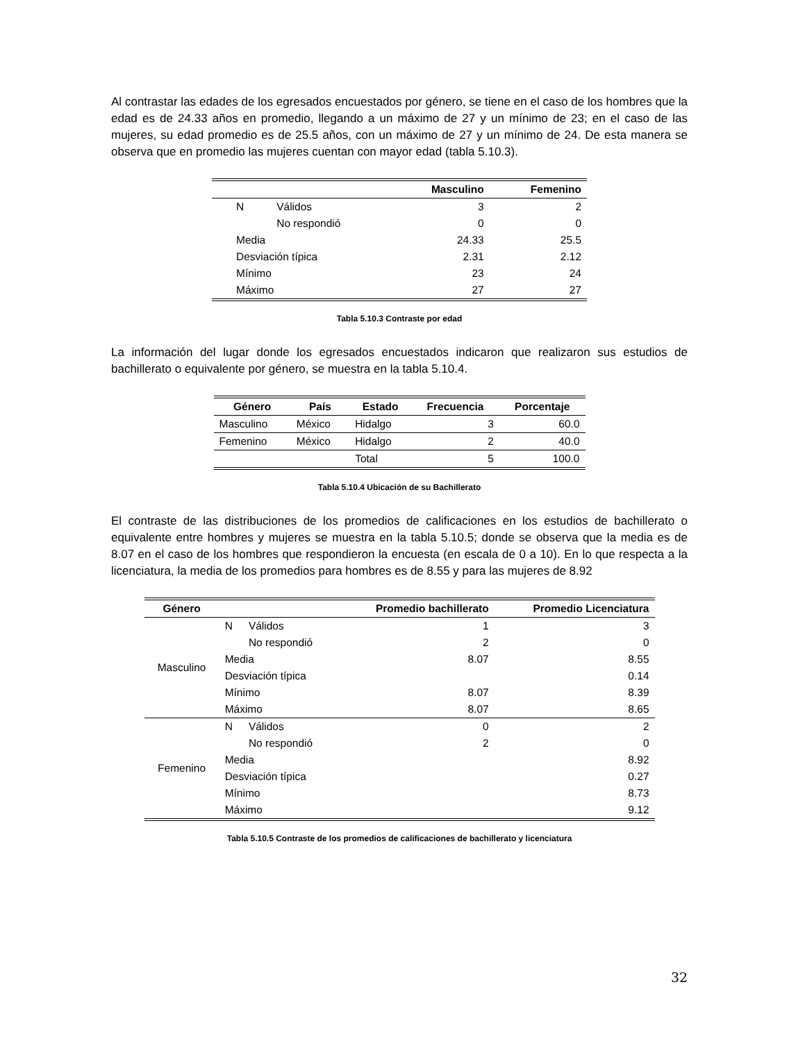Al contrastar las edades de los egresados encuestados por género, se tiene en el caso de los hombres que la edad es de 24.33 años en promedio, llegando a un máximo de 27 y un mínimo de 23; en el caso de las mujeres, su edad promedio es de 25.5 años, con un máximo de 27 y un mínimo de 24. De esta manera se observa que en promedio las mujeres cuentan con mayor edad (tabla 5.10.3).
| | | Masculino | Femenino |
| --- | --- | --- | --- |
| N | Válidos | 3 | 2 |
| | No respondió | 0 | 0 |
| Media | | 24.33 | 25.5 |
| Desviación típica | | 2.31 | 2.12 |
| Mínimo | | 23 | 24 |
| Máximo | | 27 | 27 |
Tabla 5.10.3 Contraste por edad
La información del lugar donde los egresados encuestados indicaron que realizaron sus estudios de bachillerato o equivalente por género, se muestra en la tabla 5.10.4.
| Género | País | Estado | Frecuencia | Porcentaje |
| --- | --- | --- | --- | --- |
| Masculino | México | Hidalgo | 3 | 60.0 |
| Femenino | México | Hidalgo | 2 | 40.0 |
| | | Total | 5 | 100.0 |
Tabla 5.10.4 Ubicación de su Bachillerato
El contraste de las distribuciones de los promedios de calificaciones en los estudios de bachillerato o equivalente entre hombres y mujeres se muestra en la tabla 5.10.5; donde se observa que la media es de 8.07 en el caso de los hombres que respondieron la encuesta (en escala de 0 a 10). En lo que respecta a la licenciatura, la media de los promedios para hombres es de 8.55 y para las mujeres de 8.92
| Género | | | Promedio bachillerato | Promedio Licenciatura |
| --- | --- | --- | --- | --- |
| Masculino | N | Válidos | 1 | 3 |
| | | No respondió | 2 | 0 |
| | Media | | 8.07 | 8.55 |
| | Desviación típica | | | 0.14 |
| | Mínimo | | 8.07 | 8.39 |
| | Máximo | | 8.07 | 8.65 |
| Femenino | N | Válidos | 0 | 2 |
| | | No respondió | 2 | 0 |
| | Media | | | 8.92 |
| | Desviación típica | | | 0.27 |
| | Mínimo | | | 8.73 |
| | Máximo | | | 9.12 |
Tabla 5.10.5 Contraste de los promedios de calificaciones de bachillerato y licenciatura
32